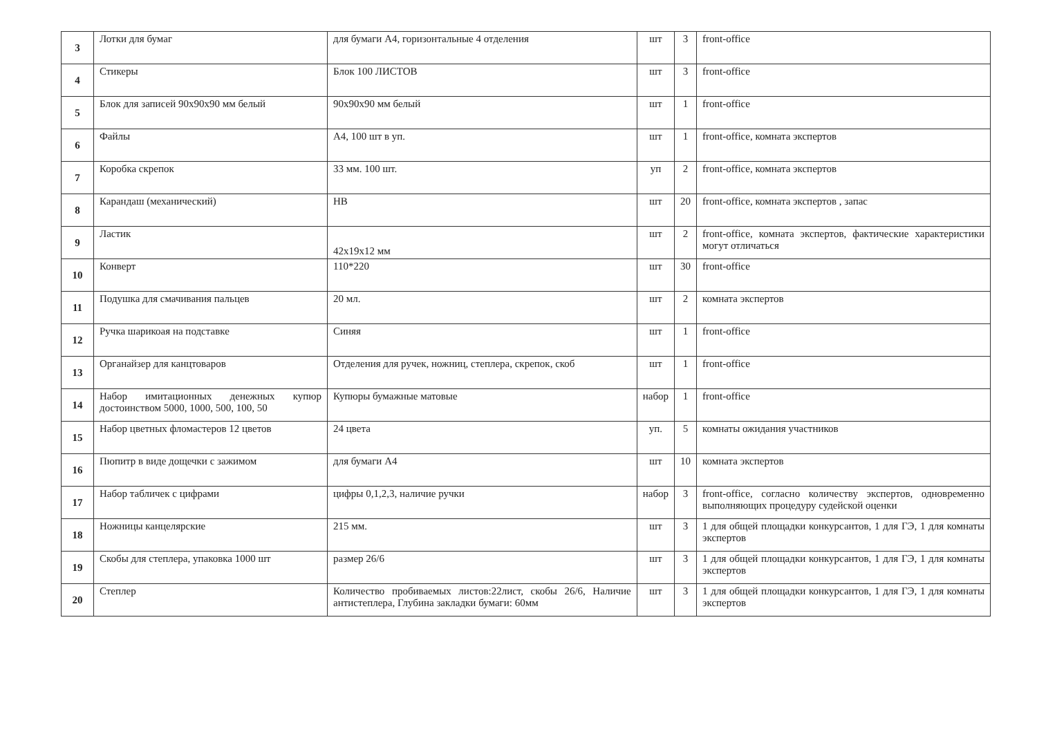| 3 | Лотки для бумаг | для бумаги А4, горизонтальные 4 отделения | шт | 3 | front-office |
| 4 | Стикеры | Блок 100 ЛИСТОВ | шт | 3 | front-office |
| 5 | Блок для записей 90х90х90 мм белый | 90х90х90 мм белый | шт | 1 | front-office |
| 6 | Файлы | А4, 100 шт в уп. | шт | 1 | front-office, комната экспертов |
| 7 | Коробка скрепок | 33 мм. 100 шт. | уп | 2 | front-office, комната экспертов |
| 8 | Карандаш (механический) | НВ | шт | 20 | front-office, комната экспертов , запас |
| 9 | Ластик | 42х19х12 мм | шт | 2 | front-office, комната экспертов, фактические характеристики могут отличаться |
| 10 | Конверт | 110*220 | шт | 30 | front-office |
| 11 | Подушка для смачивания пальцев | 20 мл. | шт | 2 | комната экспертов |
| 12 | Ручка шарикоая на подставке | Синяя | шт | 1 | front-office |
| 13 | Органайзер для канцтоваров | Отделения для ручек, ножниц, степлера, скрепок, скоб | шт | 1 | front-office |
| 14 | Набор имитационных денежных купюр достоинством 5000, 1000, 500, 100, 50 | Купюры бумажные матовые | набор | 1 | front-office |
| 15 | Набор цветных фломастеров 12 цветов | 24 цвета | уп. | 5 | комнаты ожидания участников |
| 16 | Пюпитр в виде дощечки с зажимом | для бумаги А4 | шт | 10 | комната экспертов |
| 17 | Набор табличек с цифрами | цифры 0,1,2,3, наличие ручки | набор | 3 | front-office, согласно количеству экспертов, одновременно выполняющих процедуру судейской оценки |
| 18 | Ножницы канцелярские | 215 мм. | шт | 3 | 1 для общей площадки конкурсантов, 1 для ГЭ, 1 для комнаты экспертов |
| 19 | Скобы для степлера, упаковка 1000 шт | размер 26/6 | шт | 3 | 1 для общей площадки конкурсантов, 1 для ГЭ, 1 для комнаты экспертов |
| 20 | Степлер | Количество пробиваемых листов:22лист, скобы 26/6, Наличие антистеплера, Глубина закладки бумаги: 60мм | шт | 3 | 1 для общей площадки конкурсантов, 1 для ГЭ, 1 для комнаты экспертов |